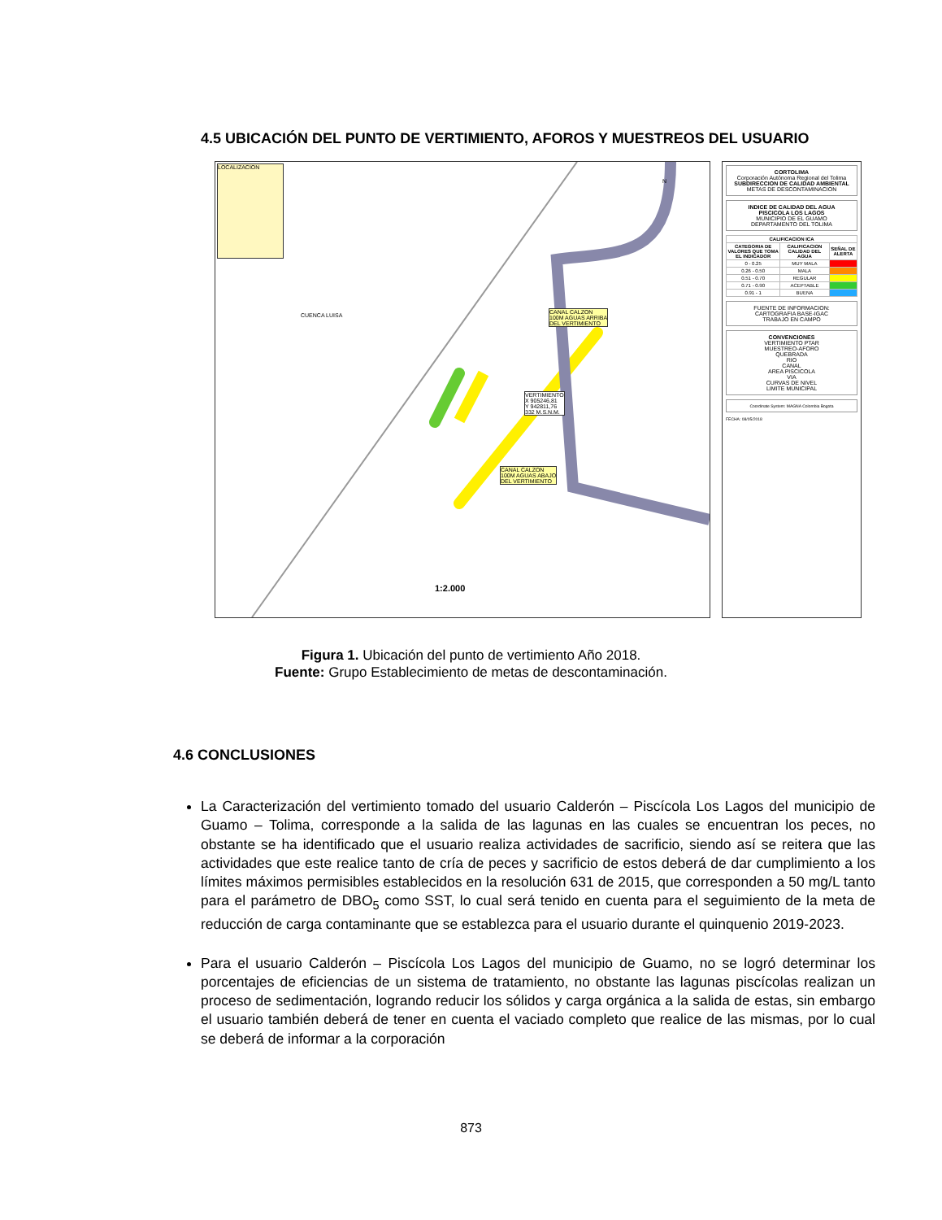4.5 UBICACIÓN DEL PUNTO DE VERTIMIENTO, AFOROS Y MUESTREOS DEL USUARIO
LOCALIZACION
CUENCA LUISA
CANAL CALZON
100M AGUAS ARRIBA
DEL VERTIMIENTO
VERTIMIENTO
X 905246,81
Y 942811,76
332 M.S.N.M.
CANAL CALZON
100M AGUAS ABAJO
DEL VERTIMIENTO
N
1:2.000
CORTOLIMA
Corporación Autónoma Regional del Tolima
SUBDIRECCION DE CALIDAD AMBIENTAL
METAS DE DESCONTAMINACION
INDICE DE CALIDAD DEL AGUA
PISCICOLA LOS LAGOS
MUNICIPIO DE EL GUAMO
DEPARTAMENTO DEL TOLIMA
| CALIFICACION ICA | | |
| --- | --- | --- |
| CATEGORIA DE VALORES QUE TOMA EL INDICADOR | CALIFICACION CALIDAD DEL AGUA | SEÑAL DE ALERTA |
| 0 - 0.25 | MUY MALA | |
| 0.26 - 0.50 | MALA | |
| 0.51 - 0.70 | REGULAR | |
| 0.71 - 0.90 | ACEPTABLE | |
| 0.91 - 1 | BUENA | |
FUENTE DE INFORMACION:
CARTOGRAFIA BASE-IGAC
TRABAJO EN CAMPO
CONVENCIONES
VERTIMIENTO PTAR
MUESTREO-AFORO
QUEBRADA
RIO
CANAL
AREA PISCICOLA
VIA
CURVAS DE NIVEL
LIMITE MUNICIPAL
Coordinate System: MAGNA Colombia Bogota
FECHA: 08/05/2018
Figura 1. Ubicación del punto de vertimiento Año 2018.
Fuente: Grupo Establecimiento de metas de descontaminación.
4.6 CONCLUSIONES
La Caracterización del vertimiento tomado del usuario Calderón – Piscícola Los Lagos del municipio de Guamo – Tolima, corresponde a la salida de las lagunas en las cuales se encuentran los peces, no obstante se ha identificado que el usuario realiza actividades de sacrificio, siendo así se reitera que las actividades que este realice tanto de cría de peces y sacrificio de estos deberá de dar cumplimiento a los límites máximos permisibles establecidos en la resolución 631 de 2015, que corresponden a 50 mg/L tanto para el parámetro de DBO<sub>5</sub> como SST, lo cual será tenido en cuenta para el seguimiento de la meta de reducción de carga contaminante que se establezca para el usuario durante el quinquenio 2019-2023.
Para el usuario Calderón – Piscícola Los Lagos del municipio de Guamo, no se logró determinar los porcentajes de eficiencias de un sistema de tratamiento, no obstante las lagunas piscícolas realizan un proceso de sedimentación, logrando reducir los sólidos y carga orgánica a la salida de estas, sin embargo el usuario también deberá de tener en cuenta el vaciado completo que realice de las mismas, por lo cual se deberá de informar a la corporación
873